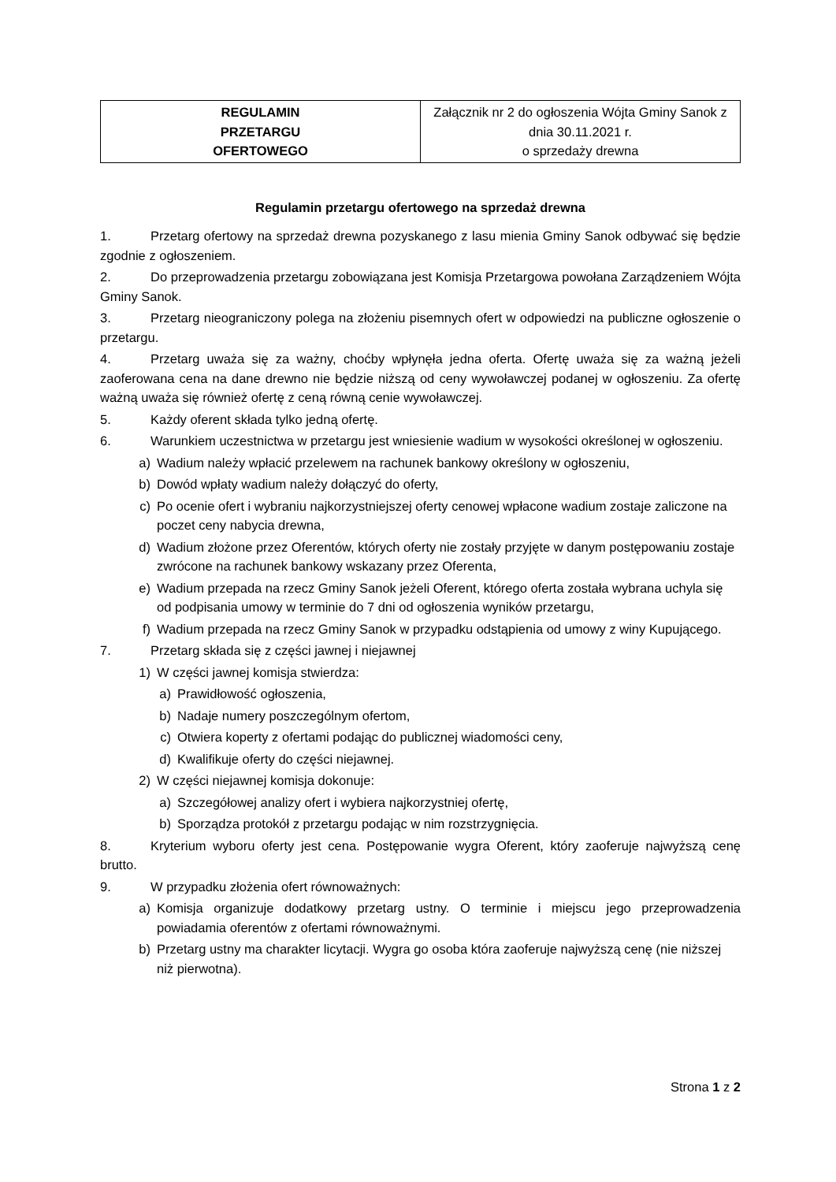| REGULAMIN PRZETARGU OFERTOWEGO | Załącznik nr 2 do ogłoszenia Wójta Gminy Sanok z dnia 30.11.2021 r. o sprzedaży drewna |
Regulamin przetargu ofertowego na sprzedaż drewna
1. Przetarg ofertowy na sprzedaż drewna pozyskanego z lasu mienia Gminy Sanok odbywać się będzie zgodnie z ogłoszeniem.
2. Do przeprowadzenia przetargu zobowiązana jest Komisja Przetargowa powołana Zarządzeniem Wójta Gminy Sanok.
3. Przetarg nieograniczony polega na złożeniu pisemnych ofert w odpowiedzi na publiczne ogłoszenie o przetargu.
4. Przetarg uważa się za ważny, choćby wpłynęła jedna oferta. Ofertę uważa się za ważną jeżeli zaoferowana cena na dane drewno nie będzie niższą od ceny wywoławczej podanej w ogłoszeniu. Za ofertę ważną uważa się również ofertę z ceną równą cenie wywoławczej.
5. Każdy oferent składa tylko jedną ofertę.
6. Warunkiem uczestnictwa w przetargu jest wniesienie wadium w wysokości określonej w ogłoszeniu.
a) Wadium należy wpłacić przelewem na rachunek bankowy określony w ogłoszeniu,
b) Dowód wpłaty wadium należy dołączyć do oferty,
c) Po ocenie ofert i wybraniu najkorzystniejszej oferty cenowej wpłacone wadium zostaje zaliczone na poczet ceny nabycia drewna,
d) Wadium złożone przez Oferentów, których oferty nie zostały przyjęte w danym postępowaniu zostaje zwrócone na rachunek bankowy wskazany przez Oferenta,
e) Wadium przepada na rzecz Gminy Sanok jeżeli Oferent, którego oferta została wybrana uchyla się od podpisania umowy w terminie do 7 dni od ogłoszenia wyników przetargu,
f) Wadium przepada na rzecz Gminy Sanok w przypadku odstąpienia od umowy z winy Kupującego.
7. Przetarg składa się z części jawnej i niejawnej
1) W części jawnej komisja stwierdza:
a) Prawidłowość ogłoszenia,
b) Nadaje numery poszczególnym ofertom,
c) Otwiera koperty z ofertami podając do publicznej wiadomości ceny,
d) Kwalifikuje oferty do części niejawnej.
2) W części niejawnej komisja dokonuje:
a) Szczegółowej analizy ofert i wybiera najkorzystniej ofertę,
b) Sporządza protokół z przetargu podając w nim rozstrzygnięcia.
8. Kryterium wyboru oferty jest cena. Postępowanie wygra Oferent, który zaoferuje najwyższą cenę brutto.
9. W przypadku złożenia ofert równoważnych:
a) Komisja organizuje dodatkowy przetarg ustny. O terminie i miejscu jego przeprowadzenia powiadamia oferentów z ofertami równoważnymi.
b) Przetarg ustny ma charakter licytacji. Wygra go osoba która zaoferuje najwyższą cenę (nie niższej niż pierwotna).
Strona 1 z 2